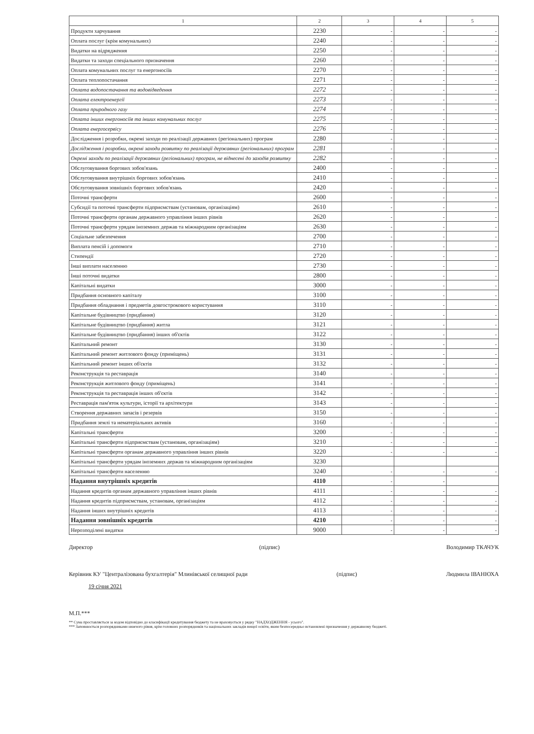| 1 | 2 | 3 | 4 | 5 |
| --- | --- | --- | --- | --- |
| Продукти харчування | 2230 | - | - | - |
| Оплата послуг (крім комунальних) | 2240 | - | - | - |
| Видатки на відрядження | 2250 | - | - | - |
| Видатки та заходи спеціального призначення | 2260 | - | - | - |
| Оплата комунальних послуг та енергоносіїв | 2270 | - | - | - |
| Оплата теплопостачання | 2271 | - | - | - |
| Оплата водопостачання та водовідведення | 2272 | - | - | - |
| Оплата електроенергії | 2273 | - | - | - |
| Оплата природного газу | 2274 | - | - | - |
| Оплата інших енергоносіїв та інших комунальних послуг | 2275 | - | - | - |
| Оплата енергосервісу | 2276 | - | - | - |
| Дослідження і розробки, окремі заходи по реалізації державних (регіональних) програм | 2280 | - | - | - |
| Дослідження і розробки, окремі заходи розвитку по реалізації державних (регіональних) програм | 2281 | - | - | - |
| Окремі заходи по реалізації державних (регіональних) програм, не віднесені до заходів розвитку | 2282 | - | - | - |
| Обслуговування боргових зобов'язань | 2400 | - | - | - |
| Обслуговування внутрішніх боргових зобов'язань | 2410 | - | - | - |
| Обслуговування зовнішніх боргових зобов'язань | 2420 | - | - | - |
| Поточні трансферти | 2600 | - | - | - |
| Субсидії та поточні трансферти підприємствам (установам, організаціям) | 2610 | - | - | - |
| Поточні трансферти органам державного управління інших рівнів | 2620 | - | - | - |
| Поточні трансферти урядам іноземних держав та міжнародним організаціям | 2630 | - | - | - |
| Соціальне забезпечення | 2700 | - | - | - |
| Виплата пенсій і допомоги | 2710 | - | - | - |
| Стипендії | 2720 | - | - | - |
| Інші виплати населенню | 2730 | - | - | - |
| Інші поточні видатки | 2800 | - | - | - |
| Капітальні видатки | 3000 | - | - | - |
| Придбання основного капіталу | 3100 | - | - | - |
| Придбання обладнання і предметів довгострокового користування | 3110 | - | - | - |
| Капітальне будівництво (придбання) | 3120 | - | - | - |
| Капітальне будівництво (придбання) житла | 3121 | - | - | - |
| Капітальне будівництво (придбання) інших об'єктів | 3122 | - | - | - |
| Капітальний ремонт | 3130 | - | - | - |
| Капітальний ремонт житлового фонду (приміщень) | 3131 | - | - | - |
| Капітальний ремонт інших об'єктів | 3132 | - | - | - |
| Реконструкція та реставрація | 3140 | - | - | - |
| Реконструкція житлового фонду (приміщень) | 3141 | - | - | - |
| Реконструкція та реставрація інших об'єктів | 3142 | - | - | - |
| Реставрація пам'яток культури, історії та архітектури | 3143 | - | - | - |
| Створення державних запасів і резервів | 3150 | - | - | - |
| Придбання землі та нематеріальних активів | 3160 | - | - | - |
| Капітальні трансферти | 3200 | - | - | - |
| Капітальні трансферти підприємствам (установам, організаціям) | 3210 | - | - | - |
| Капітальні трансферти органам державного управління інших рівнів | 3220 | - | - | - |
| Капітальні трансферти урядам іноземних держав та міжнародним організаціям | 3230 | | | |
| Капітальні трансферти населенню | 3240 | - | - | - |
| Надання внутрішніх кредитів | 4110 | - | - | |
| Надання кредитів органам державного управління інших рівнів | 4111 | - | - | - |
| Надання кредитів підприємствам, установам, організаціям | 4112 | - | - | - |
| Надання інших внутрішніх кредитів | 4113 | - | - | - |
| Надання зовнішніх кредитів | 4210 | - | - | - |
| Нерозподілені видатки | 9000 | - | - | - |
Директор (підпис) Володимир ТКАЧУК
Керівник КУ "Централізована бухгалтерія" Млинівської селищної ради (підпис) Людмила ІВАНЮХА
19 січня 2021
М.П.***
** Сума проставляється за кодом відповідно до класифікації кредитування бюджету та не враховується у рядку "НАДХОДЖЕННЯ - усього".
*** Заповнюється розпорядниками нижчого рівня, крім головних розпорядників та національних закладів вищої освіти, яким безпосередньо встановлені призначення у державному бюджеті.